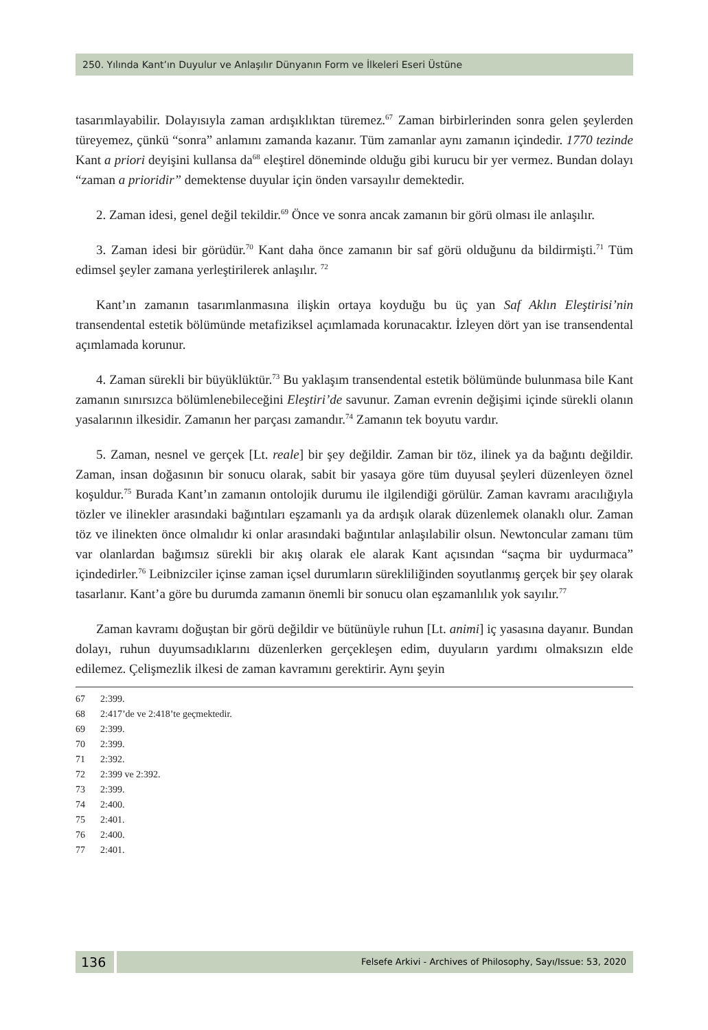250. Yılında Kant’ın Duyulur ve Anlaşılır Dünyanın Form ve İlkeleri Eseri Üstüne
tasarımlayabilir. Dolayısıyla zaman ardışıklıktan türemez.<sup>67</sup> Zaman birbirlerinden sonra gelen şeylerden türeyemez, çünkü “sonra” anlamını zamanda kazanır. Tüm zamanlar aynı zamanın içindedir. 1770 tezinde Kant a priori deyişini kullansa da<sup>68</sup> eleştirel döneminde olduğu gibi kurucu bir yer vermez. Bundan dolayı “zaman a prioridir” demektense duyular için önden varsayılır demektedir.
2. Zaman idesi, genel değil tekildir.<sup>69</sup> Önce ve sonra ancak zamanın bir görü olması ile anlaşılır.
3. Zaman idesi bir görüdür.<sup>70</sup> Kant daha önce zamanın bir saf görü olduğunu da bildirmişti.<sup>71</sup> Tüm edimsel şeyler zamana yerleştirilerek anlaşılır. <sup>72</sup>
Kant’ın zamanın tasarımlanmasına ilişkin ortaya koyduğu bu üç yan Saf Aklın Eleştirisi’nin transendental estetik bölümünde metafiziksel açımlamada korunacaktır. İzleyen dört yan ise transendental açımlamada korunur.
4. Zaman sürekli bir büyüklüktür.<sup>73</sup> Bu yaklaşım transendental estetik bölümünde bulunmasa bile Kant zamanın sınırsızca bölümlenebileceğini Eleştiri’de savunur. Zaman evrenin değişimi içinde sürekli olanın yasalarının ilkesidir. Zamanın her parçası zamandır.<sup>74</sup> Zamanın tek boyutu vardır.
5. Zaman, nesnel ve gerçek [Lt. reale] bir şey değildir. Zaman bir töz, ilinek ya da bağıntı değildir. Zaman, insan doğasının bir sonucu olarak, sabit bir yasaya göre tüm duyusal şeyleri düzenleyen öznel koşuldur.<sup>75</sup> Burada Kant’ın zamanın ontolojik durumu ile ilgilendiği görülür. Zaman kavramı aracılığıyla tözler ve ilinekler arasındaki bağıntıları eşzamanlı ya da ardışık olarak düzenlemek olanaklı olur. Zaman töz ve ilinekten önce olmalıdır ki onlar arasındaki bağıntılar anlaşılabilir olsun. Newtoncular zamanı tüm var olanlardan bağımsız sürekli bir akış olarak ele alarak Kant açısından “saçma bir uydurmaca” içindedirler.<sup>76</sup> Leibnizciler içinse zaman içsel durumların sürekliliğinden soyutlanmış gerçek bir şey olarak tasarlanır. Kant’a göre bu durumda zamanın önemli bir sonucu olan eşzamanlılık yok sayılır.<sup>77</sup>
Zaman kavramı doğuştan bir görü değildir ve bütünüyle ruhun [Lt. animi] iç yasasına dayanır. Bundan dolayı, ruhun duyumsadıklarını düzenlerken gerçekleşen edim, duyuların yardımı olmaksızın elde edilemez. Çelişmezlik ilkesi de zaman kavramını gerektirir. Aynı şeyin
67 2:399.
68 2:417’de ve 2:418’te geçmektedir.
69 2:399.
70 2:399.
71 2:392.
72 2:399 ve 2:392.
73 2:399.
74 2:400.
75 2:401.
76 2:400.
77 2:401.
136
Felsefe Arkivi - Archives of Philosophy, Sayı/Issue: 53, 2020